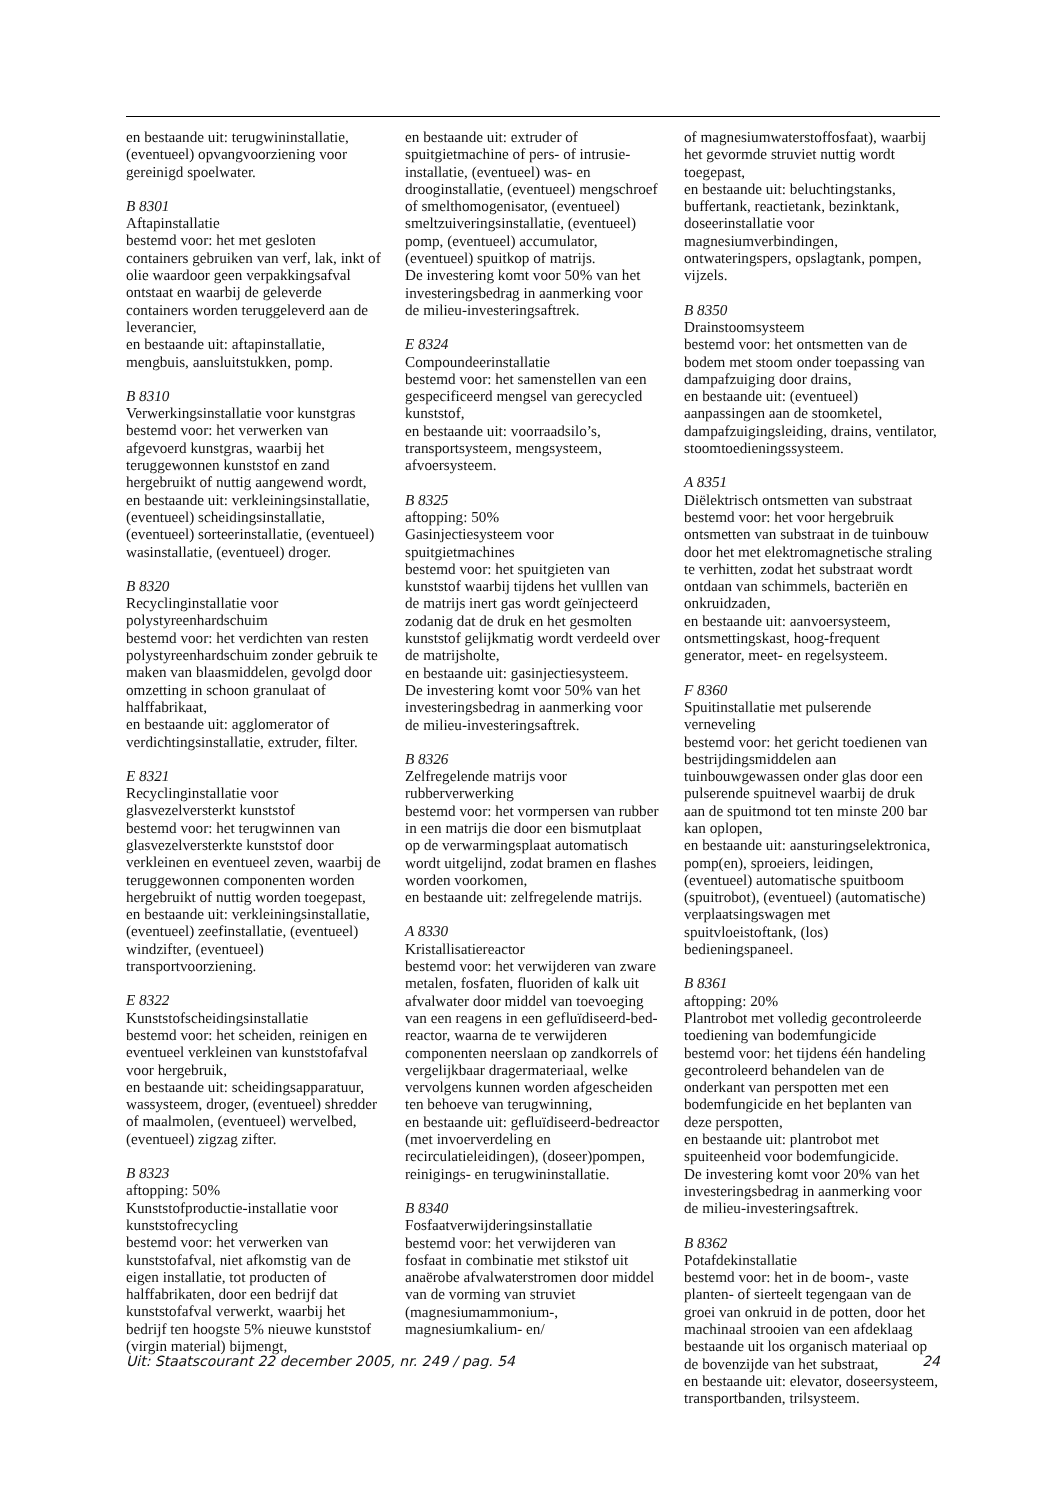en bestaande uit: terugwininstallatie, (eventueel) opvangvoorziening voor gereinigd spoelwater.
B 8301
Aftapinstallatie
bestemd voor: het met gesloten containers gebruiken van verf, lak, inkt of olie waardoor geen verpakkingsafval ontstaat en waarbij de geleverde containers worden teruggeleverd aan de leverancier,
en bestaande uit: aftapinstallatie, mengbuis, aansluitstukken, pomp.
B 8310
Verwerkingsinstallatie voor kunstgras
bestemd voor: het verwerken van afgevoerd kunstgras, waarbij het teruggewonnen kunststof en zand hergebruikt of nuttig aangewend wordt,
en bestaande uit: verkleiningsinstallatie, (eventueel) scheidingsinstallatie, (eventueel) sorteerinstallatie, (eventueel) wasinstallatie, (eventueel) droger.
B 8320
Recyclinginstallatie voor polystyreenhardschuim
bestemd voor: het verdichten van resten polystyreenhardschuim zonder gebruik te maken van blaasmiddelen, gevolgd door omzetting in schoon granulaat of halffabrikaat,
en bestaande uit: agglomerator of verdichtingsinstallatie, extruder, filter.
E 8321
Recyclinginstallatie voor glasvezelversterkt kunststof
bestemd voor: het terugwinnen van glasvezelversterkte kunststof door verkleinen en eventueel zeven, waarbij de teruggewonnen componenten worden hergebruikt of nuttig worden toegepast,
en bestaande uit: verkleiningsinstallatie, (eventueel) zeefinstallatie, (eventueel) windzifter, (eventueel) transportvoorziening.
E 8322
Kunststofscheidingsinstallatie
bestemd voor: het scheiden, reinigen en eventueel verkleinen van kunststofafval voor hergebruik,
en bestaande uit: scheidingsapparatuur, wassysteem, droger, (eventueel) shredder of maalmolen, (eventueel) wervelbed, (eventueel) zigzag zifter.
B 8323
aftopping: 50%
Kunststofproductie-installatie voor kunststofrecycling
bestemd voor: het verwerken van kunststofafval, niet afkomstig van de eigen installatie, tot producten of halffabrikaten, door een bedrijf dat kunststofafval verwerkt, waarbij het bedrijf ten hoogste 5% nieuwe kunststof (virgin material) bijmengt,
en bestaande uit: extruder of spuitgietmachine of pers- of intrusie-installatie, (eventueel) was- en drooginstallatie, (eventueel) mengschroef of smelthomogenisator, (eventueel) smeltzuiveringsinstallatie, (eventueel) pomp, (eventueel) accumulator, (eventueel) spuitkop of matrijs.
De investering komt voor 50% van het investeringsbedrag in aanmerking voor de milieu-investeringsaftrek.
E 8324
Compoundeerinstallatie
bestemd voor: het samenstellen van een gespecificeerd mengsel van gerecycled kunststof,
en bestaande uit: voorraadsilo’s, transportsysteem, mengsysteem, afvoersysteem.
B 8325
aftopping: 50%
Gasinjectiesysteem voor spuitgietmachines
bestemd voor: het spuitgieten van kunststof waarbij tijdens het vulllen van de matrijs inert gas wordt geïnjecteerd zodanig dat de druk en het gesmolten kunststof gelijkmatig wordt verdeeld over de matrijsholte,
en bestaande uit: gasinjectiesysteem.
De investering komt voor 50% van het investeringsbedrag in aanmerking voor de milieu-investeringsaftrek.
B 8326
Zelfregelende matrijs voor rubberverwerking
bestemd voor: het vormpersen van rubber in een matrijs die door een bismutplaat op de verwarmingsplaat automatisch wordt uitgelijnd, zodat bramen en flashes worden voorkomen,
en bestaande uit: zelfregelende matrijs.
A 8330
Kristallisatiereactor
bestemd voor: het verwijderen van zware metalen, fosfaten, fluoriden of kalk uit afvalwater door middel van toevoeging van een reagens in een gefluïdiseerd-bed-reactor, waarna de te verwijderen componenten neerslaan op zandkorrels of vergelijkbaar dragermateriaal, welke vervolgens kunnen worden afgescheiden ten behoeve van terugwinning,
en bestaande uit: gefluïdiseerd-bedreactor (met invoerverdeling en recirculatieleidingen), (doseer)pompen, reinigings- en terugwininstallatie.
B 8340
Fosfaatverwijderingsinstallatie
bestemd voor: het verwijderen van fosfaat in combinatie met stikstof uit anaërobe afvalwaterstromen door middel van de vorming van struviet (magnesiumammonium-, magnesiumkalium- en/
of magnesiumwaterstoffosfaat), waarbij het gevormde struviet nuttig wordt toegepast,
en bestaande uit: beluchtingstanks, buffertank, reactietank, bezinktank, doseerinstallatie voor magnesiumverbindingen, ontwateringspers, opslagtank, pompen, vijzels.
B 8350
Drainstoomsysteem
bestemd voor: het ontsmetten van de bodem met stoom onder toepassing van dampafzuiging door drains,
en bestaande uit: (eventueel) aanpassingen aan de stoomketel, dampafzuigingsleiding, drains, ventilator, stoomtoedieningssysteem.
A 8351
Diëlektrisch ontsmetten van substraat
bestemd voor: het voor hergebruik ontsmetten van substraat in de tuinbouw door het met elektromagnetische straling te verhitten, zodat het substraat wordt ontdaan van schimmels, bacteriën en onkruidzaden,
en bestaande uit: aanvoersysteem, ontsmettingskast, hoog-frequent generator, meet- en regelsysteem.
F 8360
Spuitinstallatie met pulserende verneveling
bestemd voor: het gericht toedienen van bestrijdingsmiddelen aan tuinbouwgewassen onder glas door een pulserende spuitnevel waarbij de druk aan de spuitmond tot ten minste 200 bar kan oplopen,
en bestaande uit: aansturingselektronica, pomp(en), sproeiers, leidingen, (eventueel) automatische spuitboom (spuitrobot), (eventueel) (automatische) verplaatsingswagen met spuitvloeistoftank, (los) bedieningspaneel.
B 8361
aftopping: 20%
Plantrobot met volledig gecontroleerde toediening van bodemfungicide
bestemd voor: het tijdens één handeling gecontroleerd behandelen van de onderkant van perspotten met een bodemfungicide en het beplanten van deze perspotten,
en bestaande uit: plantrobot met spuiteenheid voor bodemfungicide.
De investering komt voor 20% van het investeringsbedrag in aanmerking voor de milieu-investeringsaftrek.
B 8362
Potafdekinstallatie
bestemd voor: het in de boom-, vaste planten- of sierteelt tegengaan van de groei van onkruid in de potten, door het machinaal strooien van een afdeklaag bestaande uit los organisch materiaal op de bovenzijde van het substraat,
en bestaande uit: elevator, doseersysteem, transportbanden, trilsysteem.
Uit: Staatscourant 22 december 2005, nr. 249 / pag. 54 24